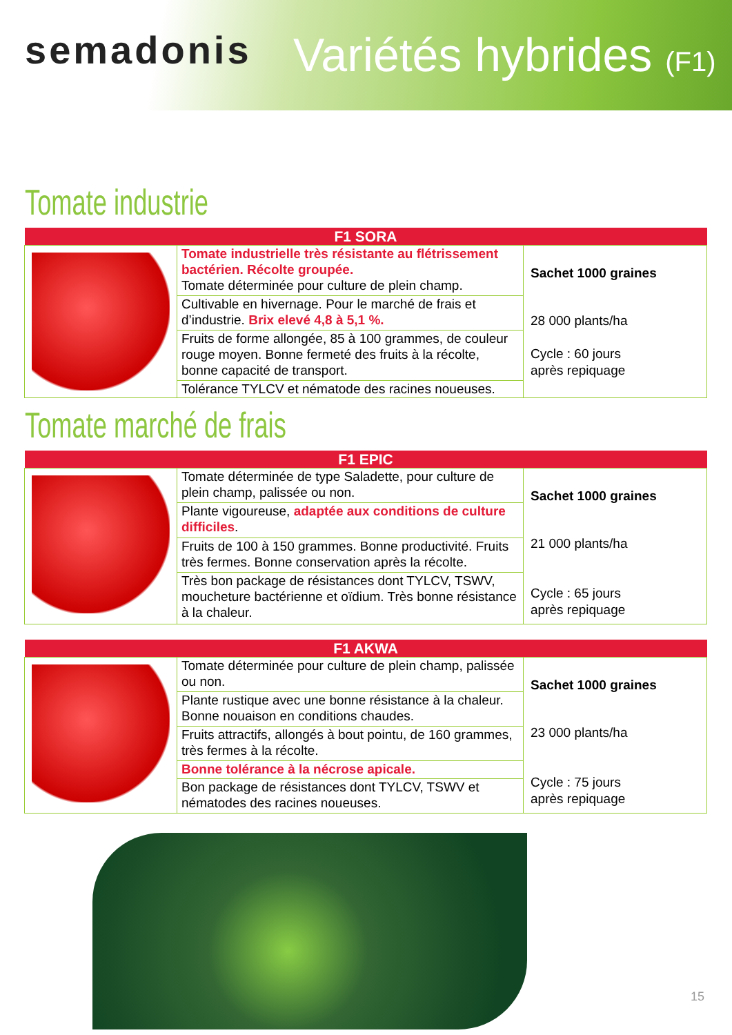semadonis Variétés hybrides (F1)
Tomate industrie
| F1 SORA | | |
| --- | --- | --- |
| | Tomate industrielle très résistante au flétrissement bactérien. Récolte groupée. Tomate déterminée pour culture de plein champ. | Sachet 1000 graines 28 000 plants/ha Cycle : 60 jours après repiquage |
| | Cultivable en hivernage. Pour le marché de frais et d’industrie. Brix elevé 4,8 à 5,1 %. | |
| | Fruits de forme allongée, 85 à 100 grammes, de couleur rouge moyen. Bonne fermeté des fruits à la récolte, bonne capacité de transport. | |
| | Tolérance TYLCV et nématode des racines noueuses. | |
Tomate marché de frais
| F1 EPIC | | |
| --- | --- | --- |
| | Tomate déterminée de type Saladette, pour culture de plein champ, palissée ou non. | Sachet 1000 graines 21 000 plants/ha Cycle : 65 jours après repiquage |
| | Plante vigoureuse, adaptée aux conditions de culture difficiles . | |
| | Fruits de 100 à 150 grammes. Bonne productivité. Fruits très fermes. Bonne conservation après la récolte. | |
| | Très bon package de résistances dont TYLCV, TSWV, moucheture bactérienne et oïdium. Très bonne résistance à la chaleur. | |
| F1 AKWA | | |
| --- | --- | --- |
| | Tomate déterminée pour culture de plein champ, palissée ou non. | Sachet 1000 graines 23 000 plants/ha Cycle : 75 jours après repiquage |
| | Plante rustique avec une bonne résistance à la chaleur. Bonne nouaison en conditions chaudes. | |
| | Fruits attractifs, allongés à bout pointu, de 160 grammes, très fermes à la récolte. | |
| | Bonne tolérance à la nécrose apicale. | |
| | Bon package de résistances dont TYLCV, TSWV et nématodes des racines noueuses. | |
15